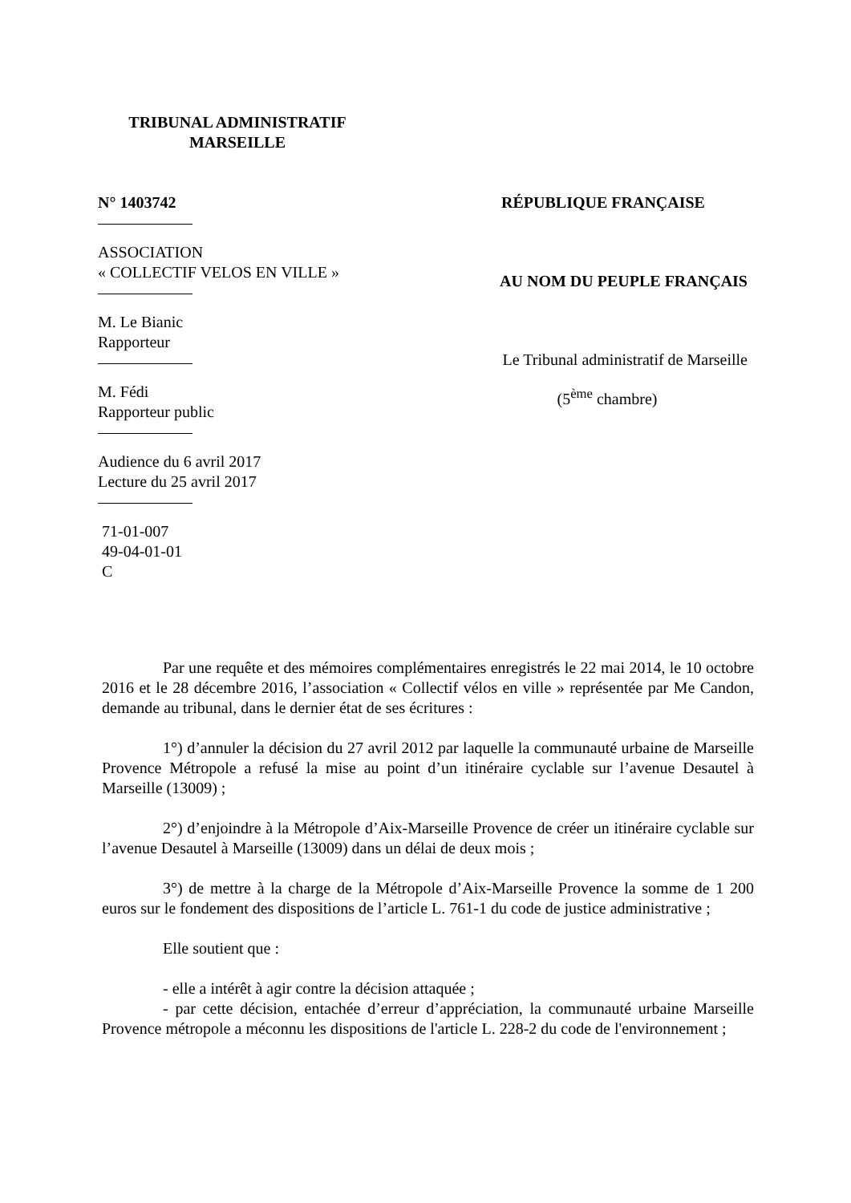TRIBUNAL ADMINISTRATIF
MARSEILLE
N° 1403742
ASSOCIATION
« COLLECTIF VELOS EN VILLE »
M. Le Bianic
Rapporteur
M. Fédi
Rapporteur public
Audience du 6 avril 2017
Lecture du 25 avril 2017
71-01-007
49-04-01-01
C
RÉPUBLIQUE FRANÇAISE
AU NOM DU PEUPLE FRANÇAIS
Le Tribunal administratif de Marseille
(5<sup>ème</sup> chambre)
Par une requête et des mémoires complémentaires enregistrés le 22 mai 2014, le 10 octobre 2016 et le 28 décembre 2016, l’association « Collectif vélos en ville » représentée par Me Candon, demande au tribunal, dans le dernier état de ses écritures :
1°) d’annuler la décision du 27 avril 2012 par laquelle la communauté urbaine de Marseille Provence Métropole a refusé la mise au point d’un itinéraire cyclable sur l’avenue Desautel à Marseille (13009) ;
2°) d’enjoindre à la Métropole d’Aix-Marseille Provence de créer un itinéraire cyclable sur l’avenue Desautel à Marseille (13009) dans un délai de deux mois ;
3°) de mettre à la charge de la Métropole d’Aix-Marseille Provence la somme de 1 200 euros sur le fondement des dispositions de l’article L. 761-1 du code de justice administrative ;
Elle soutient que :
- elle a intérêt à agir contre la décision attaquée ;
- par cette décision, entachée d’erreur d’appréciation, la communauté urbaine Marseille Provence métropole a méconnu les dispositions de l'article L. 228-2 du code de l'environnement ;